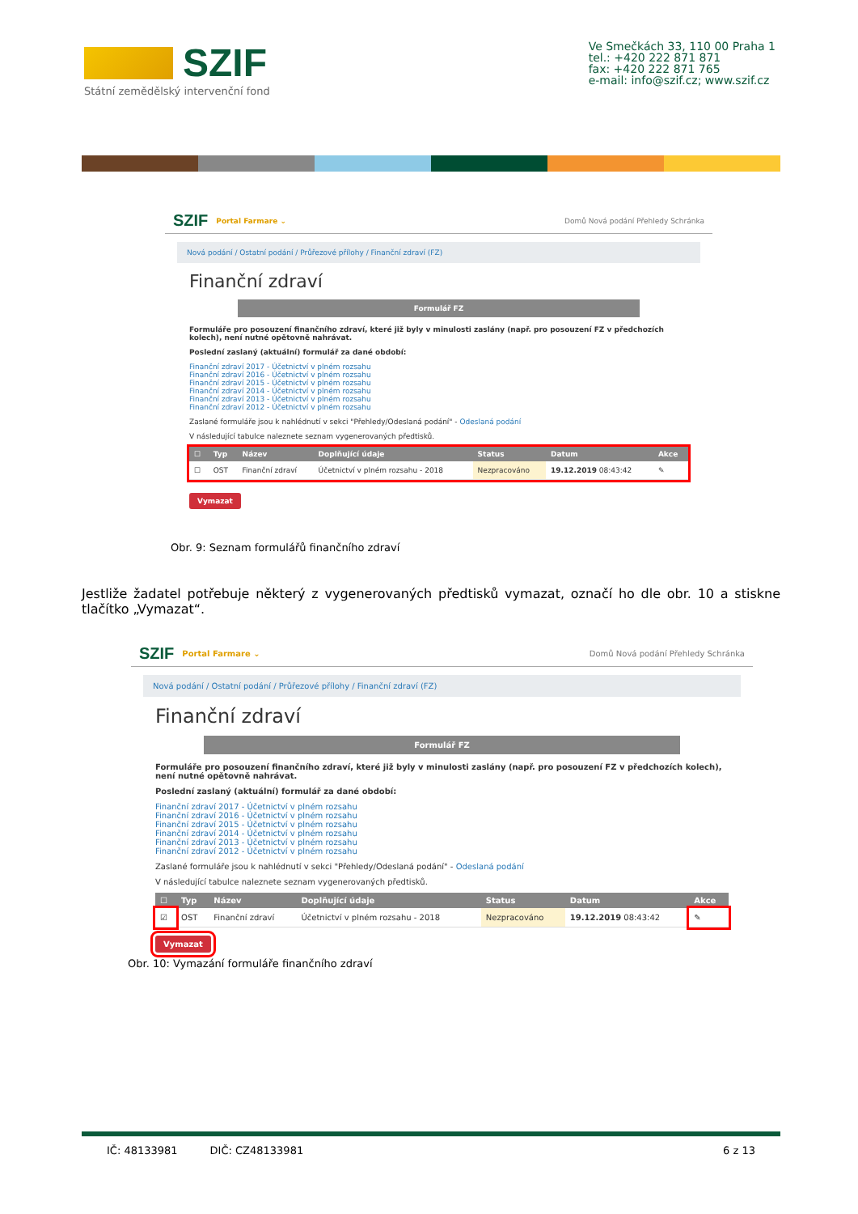SZIF
Státní zemědělský intervenční fond
Ve Smečkách 33, 110 00 Praha 1
tel.: +420 222 871 871
fax: +420 222 871 765
e-mail: info@szif.cz; www.szif.cz
SZIF Portal Farmare ⌄ Domů Nová podání Přehledy Schránka
Nová podání / Ostatní podání / Průřezové přílohy / Finanční zdraví (FZ)
Finanční zdraví
Formulář FZ
Formuláře pro posouzení finančního zdraví, které již byly v minulosti zaslány (např. pro posouzení FZ v předchozích kolech), není nutné opětovně nahrávat.
Poslední zaslaný (aktuální) formulář za dané období:
Finanční zdraví 2017 - Účetnictví v plném rozsahu
Finanční zdraví 2016 - Účetnictví v plném rozsahu
Finanční zdraví 2015 - Účetnictví v plném rozsahu
Finanční zdraví 2014 - Účetnictví v plném rozsahu
Finanční zdraví 2013 - Účetnictví v plném rozsahu
Finanční zdraví 2012 - Účetnictví v plném rozsahu
Zaslané formuláře jsou k nahlédnutí v sekci "Přehledy/Odeslaná podání" - Odeslaná podání
V následující tabulce naleznete seznam vygenerovaných předtisků.
| ☐ | Typ | Název | Doplňující údaje | Status | Datum | Akce |
| --- | --- | --- | --- | --- | --- | --- |
| ☐ | OST | Finanční zdraví | Účetnictví v plném rozsahu - 2018 | Nezpracováno | 19.12.2019 08:43:42 | ✎ |
Vymazat
Obr. 9: Seznam formulářů finančního zdraví
Jestliže žadatel potřebuje některý z vygenerovaných předtisků vymazat, označí ho dle obr. 10 a stiskne tlačítko „Vymazat“.
SZIF Portal Farmare ⌄ Domů Nová podání Přehledy Schránka
Nová podání / Ostatní podání / Průřezové přílohy / Finanční zdraví (FZ)
Finanční zdraví
Formulář FZ
Formuláře pro posouzení finančního zdraví, které již byly v minulosti zaslány (např. pro posouzení FZ v předchozích kolech), není nutné opětovně nahrávat.
Poslední zaslaný (aktuální) formulář za dané období:
Finanční zdraví 2017 - Účetnictví v plném rozsahu
Finanční zdraví 2016 - Účetnictví v plném rozsahu
Finanční zdraví 2015 - Účetnictví v plném rozsahu
Finanční zdraví 2014 - Účetnictví v plném rozsahu
Finanční zdraví 2013 - Účetnictví v plném rozsahu
Finanční zdraví 2012 - Účetnictví v plném rozsahu
Zaslané formuláře jsou k nahlédnutí v sekci "Přehledy/Odeslaná podání" - Odeslaná podání
V následující tabulce naleznete seznam vygenerovaných předtisků.
| ☐ | Typ | Název | Doplňující údaje | Status | Datum | Akce |
| --- | --- | --- | --- | --- | --- | --- |
| ☑ | OST | Finanční zdraví | Účetnictví v plném rozsahu - 2018 | Nezpracováno | 19.12.2019 08:43:42 | ✎ |
Vymazat
Obr. 10: Vymazání formuláře finančního zdraví
IČ: 48133981 DIČ: CZ48133981 6 z 13